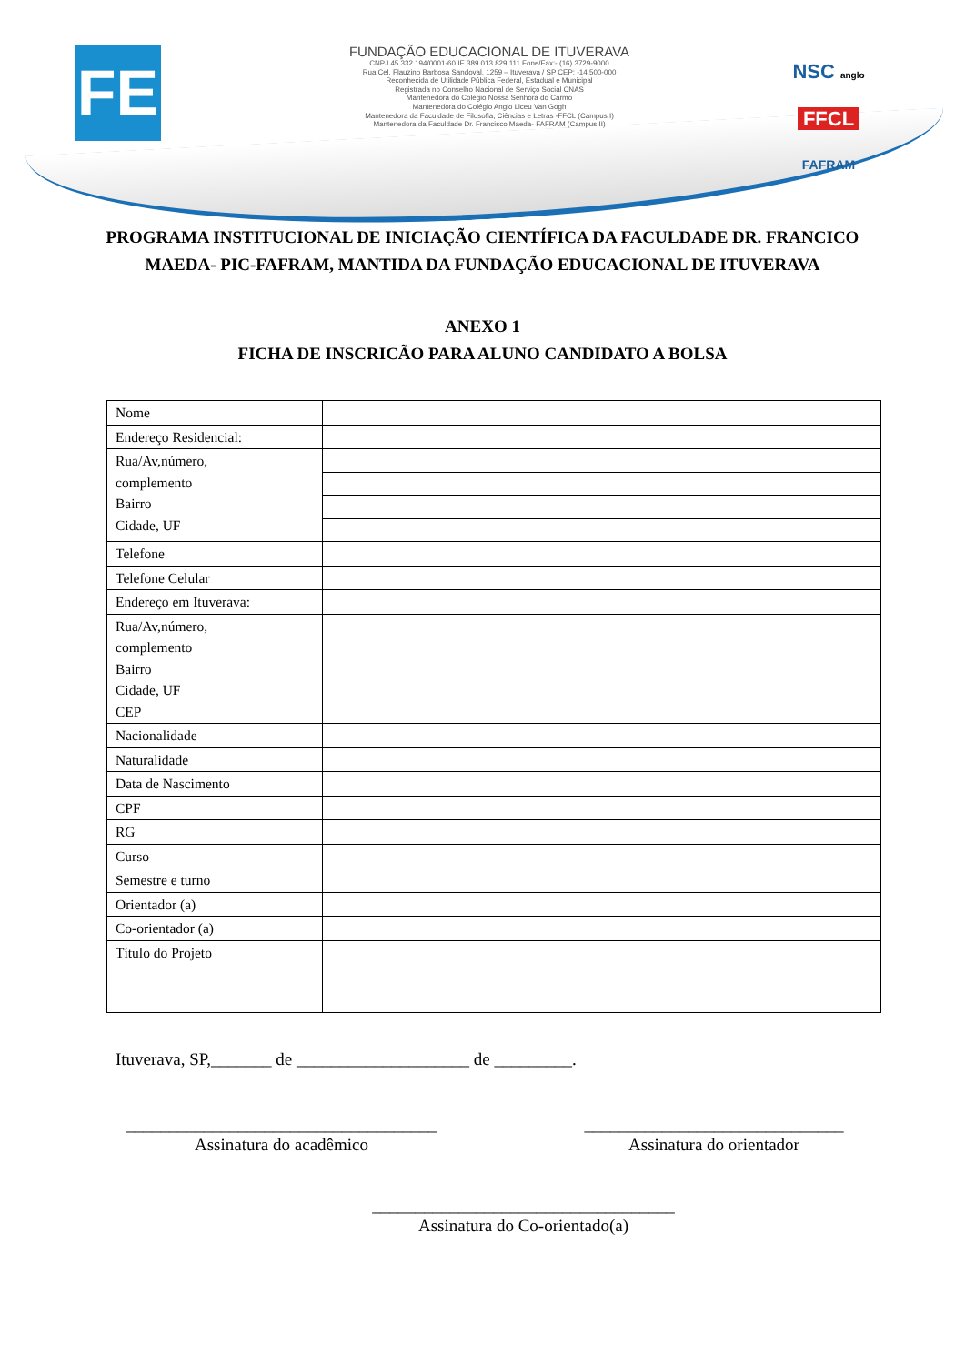FE
FUNDAÇÃO EDUCACIONAL DE ITUVERAVA
CNPJ 45.332.194/0001-60 IE 389.013.829.111 Fone/Fax:- (16) 3729-9000
Rua Cel. Flauzino Barbosa Sandoval, 1259 – Ituverava / SP CEP: -14.500-000
Reconhecida de Utilidade Pública Federal, Estadual e Municipal
Registrada no Conselho Nacional de Serviço Social CNAS
Mantenedora do Colégio Nossa Senhora do Carmo
Mantenedora do Colégio Anglo Liceu Van Gogh
Mantenedora da Faculdade de Filosofia, Ciências e Letras -FFCL (Campus I)
Mantenedora da Faculdade Dr. Francisco Maeda- FAFRAM (Campus II)
NSC anglo
FFCL
FAFRAM
PROGRAMA INSTITUCIONAL DE INICIAÇÃO CIENTÍFICA DA FACULDADE DR. FRANCICO MAEDA- PIC-FAFRAM, MANTIDA DA FUNDAÇÃO EDUCACIONAL DE ITUVERAVA
ANEXO 1
FICHA DE INSCRICÃO PARA ALUNO CANDIDATO A BOLSA
| Nome | |
| Endereço Residencial: | |
| Rua/Av,número, complemento Bairro Cidade, UF | |
| Telefone | |
| Telefone Celular | |
| Endereço em Ituverava: | |
| Rua/Av,número, complemento Bairro Cidade, UF CEP | |
| Nacionalidade | |
| Naturalidade | |
| Data de Nascimento | |
| CPF | |
| RG | |
| Curso | |
| Semestre e turno | |
| Orientador (a) | |
| Co-orientador (a) | |
| Título do Projeto | |
Ituverava, SP,_______ de ____________________ de _________.
____________________________________
Assinatura do acadêmico
______________________________
Assinatura do orientador
___________________________________
Assinatura do Co-orientado(a)